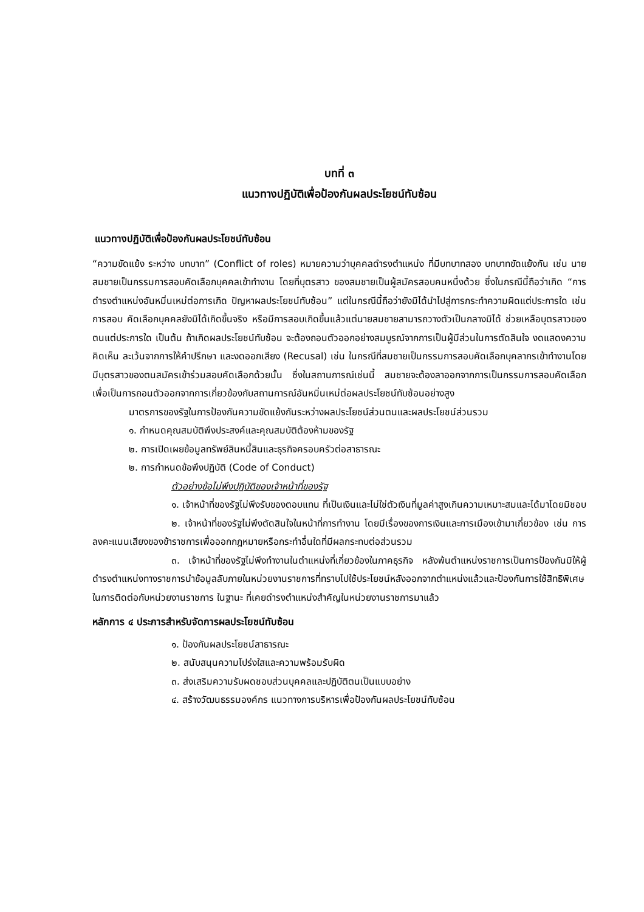บทที่ ๓
แนวทางปฏิบัติเพื่อป้องกันผลประโยชน์ทับซ้อน
แนวทางปฏิบัติเพื่อป้องกันผลประโยชน์ทับซ้อน
“ความขัดแย้ง ระหว่าง บทบาท” (Conflict of roles) หมายความว่าบุคคลดำรงตำแหน่ง ที่มีบทบาทสอง บทบาทขัดแย้งกัน เช่น นายสมชายเป็นกรรมการสอบคัดเลือกบุคคลเข้าทำงาน โดยที่บุตรสาว ของสมชายเป็นผู้สมัครสอบคนหนึ่งด้วย ซึ่งในกรณีนี้ถือว่าเกิด “การดำรงตำแหน่งอันหมิ่นเหม่ต่อการเกิด ปัญหาผลประโยชน์ทับซ้อน” แต่ในกรณีนี้ถือว่ายังมิได้นำไปสู่การกระทำความผิดแต่ประการใด เช่น การสอบ คัดเลือกบุคคลยังมิได้เกิดขึ้นจริง หรือมีการสอบเกิดขึ้นแล้วแต่นายสมชายสามารถวางตัวเป็นกลางมิได้ ช่วยเหลือบุตรสาวของตนแต่ประการใด เป็นต้น ถ้าเกิดผลประโยชน์ทับซ้อน จะต้องถอนตัวออกอย่างสมบูรณ์จากการเป็นผู้มีส่วนในการตัดสินใจ งดแสดงความคิดเห็น ละเว้นจากการให้คำปรึกษา และงดออกเสียง (Recusal) เช่น ในกรณีที่สมชายเป็นกรรมการสอบคัดเลือกบุคลากรเข้าทำงานโดยมีบุตรสาวของตนสมัครเข้าร่วมสอบคัดเลือกด้วยนั้น ซึ่งในสถานการณ์เช่นนี้ สมชายจะต้องลาออกจากการเป็นกรรมการสอบคัดเลือก เพื่อเป็นการถอนตัวออกจากการเกี่ยวข้องกับสถานการณ์อันหมิ่นเหม่ต่อผลประโยชน์ทับซ้อนอย่างสูง
มาตรการของรัฐในการป้องกันความขัดแย้งกันระหว่างผลประโยชน์ส่วนตนและผลประโยชน์ส่วนรวม
๑. กำหนดคุณสมบัติพึงประสงค์และคุณสมบัติต้องห้ามของรัฐ
๒. การเปิดเผยข้อมูลทรัพย์สินหนี้สินและธุรกิจครอบครัวต่อสาธารณะ
๒. การกำหนดข้อพึงปฏิบัติ (Code of Conduct)
ตัวอย่างข้อไม่พึงปฏิบัติของเจ้าหน้าที่ของรัฐ
๑. เจ้าหน้าที่ของรัฐไม่พึงรับของตอบแทน ที่เป็นเงินและไม่ใช่ตัวเงินที่มูลค่าสูงเกินความเหมาะสมและได้มาโดยมิชอบ
๒. เจ้าหน้าที่ของรัฐไม่พึงตัดสินใจในหน้าที่การทำงาน โดยมีเรื่องของการเงินและการเมืองเข้ามาเกี่ยวข้อง เช่น การลงคะแนนเสียงของข้าราชการเพื่อออกกฎหมายหรือกระทำอื่นใดที่มีผลกระทบต่อส่วนรวม
๓. เจ้าหน้าที่ของรัฐไม่พึงทำงานในตำแหน่งที่เกี่ยวข้องในภาคธุรกิจ หลังพ้นตำแหน่งราชการเป็นการป้องกันมิให้ผู้ดำรงตำแหน่งทางราชการนำข้อมูลลับภายในหน่วยงานราชการที่ทราบไปใช้ประโยชน์หลังออกจากตำแหน่งแล้วและป้องกันการใช้สิทธิพิเศษในการติดต่อกับหน่วยงานราชการ ในฐานะ ที่เคยดำรงตำแหน่งสำคัญในหน่วยงานราชการมาแล้ว
หลักการ ๔ ประการสำหรับจัดการผลประโยชน์ทับซ้อน
๑. ป้องกันผลประโยชน์สาธารณะ
๒. สนับสนุนความโปร่งใสและความพร้อมรับผิด
๓. ส่งเสริมความรับผดชอบส่วนบุคคลและปฏิบัติตนเป็นแบบอย่าง
๔. สร้างวัฒนธรรมองค์กร แนวทางการบริหารเพื่อป้องกันผลประโยชน์ทับซ้อน